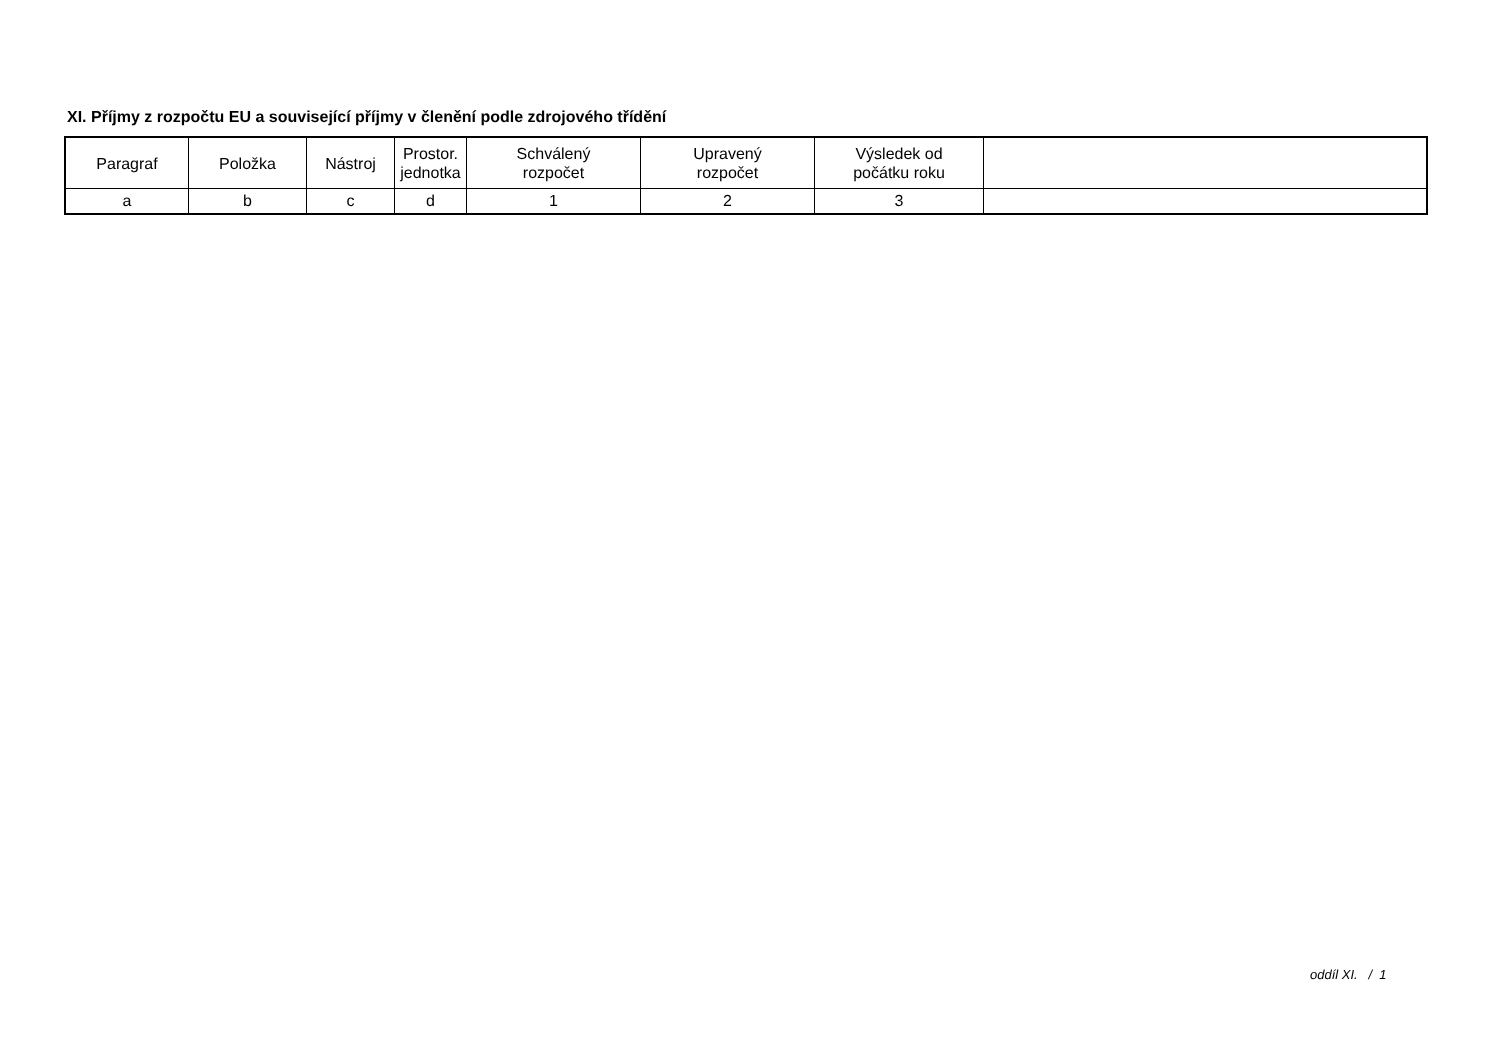XI. Příjmy z rozpočtu EU a související příjmy v členění podle zdrojového třídění
| Paragraf | Položka | Nástroj | Prostor. jednotka | Schválený rozpočet | Upravený rozpočet | Výsledek od počátku roku | |
| --- | --- | --- | --- | --- | --- | --- | --- |
| a | b | c | d | 1 | 2 | 3 | |
oddíl XI. / 1